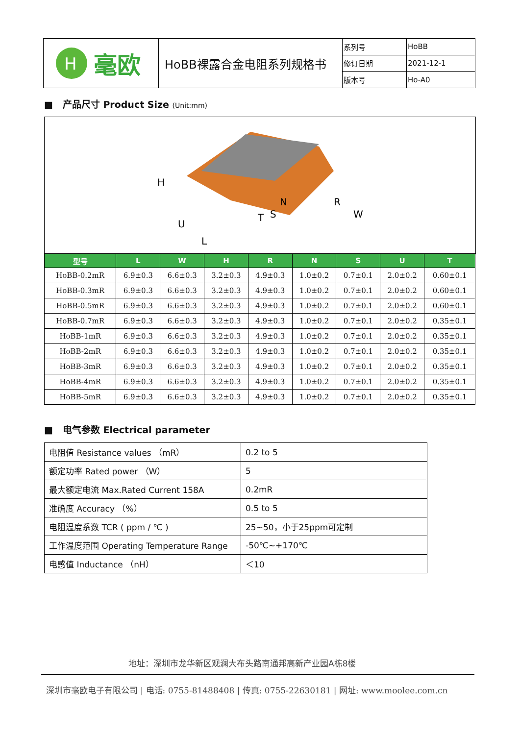| H 毫欧 | HoBB裸露合金电阻系列规格书 | 系列号 | HoBB |
| | | 修订日期 | 2021-12-1 |
| | | 版本号 | Ho-A0 |
■ 产品尺寸 Product Size (Unit:mm)
H
U
L
T
R
W
N
S
| 型号 | L | W | H | R | N | S | U | T |
| --- | --- | --- | --- | --- | --- | --- | --- | --- |
| HoBB-0.2mR | 6.9±0.3 | 6.6±0.3 | 3.2±0.3 | 4.9±0.3 | 1.0±0.2 | 0.7±0.1 | 2.0±0.2 | 0.60±0.1 |
| HoBB-0.3mR | 6.9±0.3 | 6.6±0.3 | 3.2±0.3 | 4.9±0.3 | 1.0±0.2 | 0.7±0.1 | 2.0±0.2 | 0.60±0.1 |
| HoBB-0.5mR | 6.9±0.3 | 6.6±0.3 | 3.2±0.3 | 4.9±0.3 | 1.0±0.2 | 0.7±0.1 | 2.0±0.2 | 0.60±0.1 |
| HoBB-0.7mR | 6.9±0.3 | 6.6±0.3 | 3.2±0.3 | 4.9±0.3 | 1.0±0.2 | 0.7±0.1 | 2.0±0.2 | 0.35±0.1 |
| HoBB-1mR | 6.9±0.3 | 6.6±0.3 | 3.2±0.3 | 4.9±0.3 | 1.0±0.2 | 0.7±0.1 | 2.0±0.2 | 0.35±0.1 |
| HoBB-2mR | 6.9±0.3 | 6.6±0.3 | 3.2±0.3 | 4.9±0.3 | 1.0±0.2 | 0.7±0.1 | 2.0±0.2 | 0.35±0.1 |
| HoBB-3mR | 6.9±0.3 | 6.6±0.3 | 3.2±0.3 | 4.9±0.3 | 1.0±0.2 | 0.7±0.1 | 2.0±0.2 | 0.35±0.1 |
| HoBB-4mR | 6.9±0.3 | 6.6±0.3 | 3.2±0.3 | 4.9±0.3 | 1.0±0.2 | 0.7±0.1 | 2.0±0.2 | 0.35±0.1 |
| HoBB-5mR | 6.9±0.3 | 6.6±0.3 | 3.2±0.3 | 4.9±0.3 | 1.0±0.2 | 0.7±0.1 | 2.0±0.2 | 0.35±0.1 |
■ 电气参数 Electrical parameter
| 电阻值 Resistance values （mR） | 0.2 to 5 |
| 额定功率 Rated power （W） | 5 |
| 最大额定电流 Max.Rated Current 158A | 0.2mR |
| 准确度 Accuracy （%） | 0.5 to 5 |
| 电阻温度系数 TCR ( ppm / ℃ ) | 25~50，小于25ppm可定制 |
| 工作温度范围 Operating Temperature Range | -50℃~+170℃ |
| 电感值 Inductance （nH） | ＜10 |
地址：深圳市龙华新区观澜大布头路南通邦高新产业园A栋8楼
深圳市毫欧电子有限公司 | 电话: 0755-81488408 | 传真: 0755-22630181 | 网址: www.moolee.com.cn